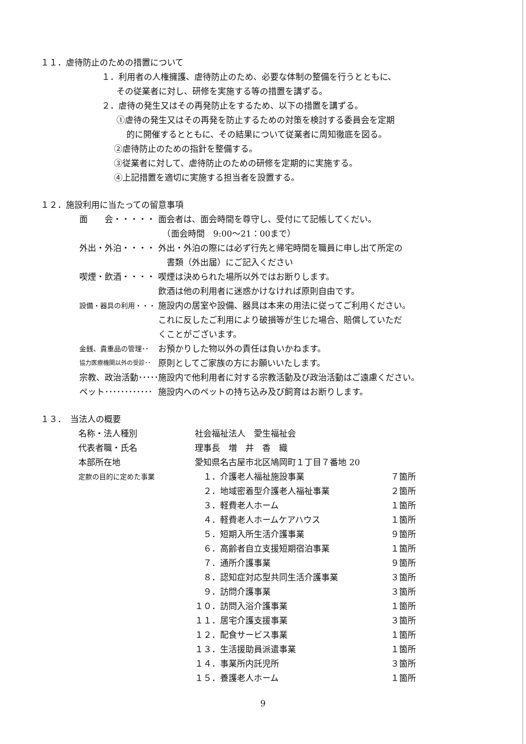１１．虐待防止のための措置について
１．利用者の人権擁護、虐待防止のため、必要な体制の整備を行うとともに、
その従業者に対し、研修を実施する等の措置を講ずる。
２．虐待の発生又はその再発防止をするため、以下の措置を講ずる。
①虐待の発生又はその再発を防止するための対策を検討する委員会を定期
的に開催するとともに、その結果について従業者に周知徹底を図る。
②虐待防止のための指針を整備する。
③従業者に対して、虐待防止のための研修を定期的に実施する。
④上記措置を適切に実施する担当者を設置する。
１２．施設利用に当たっての留意事項
| 面 会・・・・・ | 面会者は、面会時間を尊守し、受付にて記帳してくだい。 （面会時間 9:00～21：00まで） |
| 外出・外泊・・・・ | 外出・外泊の際には必ず行先と帰宅時間を職員に申し出て所定の 書類（外出届）にご記入ください |
| 喫煙・飲酒・・・・ | 喫煙は決められた場所以外ではお断りします。 飲酒は他の利用者に迷惑かけなければ原則自由です。 |
| 設備・器具の利用・・・ | 施設内の居室や設備、器具は本来の用法に従ってご利用ください。 これに反したご利用により破損等が生じた場合、賠償していただ くことがございます。 |
| 金銭、貴重品の管理･･ | お預かりした物以外の責任は負いかねます。 |
| 協力医療機関以外の受診･･ | 原則としてご家族の方にお願いいたします。 |
| 宗教、政治活動･････ | 施設内で他利用者に対する宗教活動及び政治活動はご遠慮ください。 |
| ペット････････････ | 施設内へのペットの持ち込み及び飼育はお断りします。 |
１３．　当法人の概要
| 名称・法人種別 | 社会福祉法人 愛生福祉会 | |
| 代表者職・氏名 | 理事長 増 井 香 織 | |
| 本部所在地 | 愛知県名古屋市北区鳩岡町１丁目７番地 20 | |
| 定款の目的に定めた事業 | １．介護老人福祉施設事業 | ７箇所 |
| | ２．地域密着型介護老人福祉事業 | ２箇所 |
| | ３．軽費老人ホーム | １箇所 |
| | ４．軽費老人ホームケアハウス | １箇所 |
| | ５．短期入所生活介護事業 | ９箇所 |
| | ６．高齢者自立支援短期宿泊事業 | １箇所 |
| | ７．通所介護事業 | ９箇所 |
| | ８．認知症対応型共同生活介護事業 | ３箇所 |
| | ９．訪問介護事業 | ３箇所 |
| | １０．訪問入浴介護事業 | １箇所 |
| | １１．居宅介護支援事業 | ３箇所 |
| | １２．配食サービス事業 | １箇所 |
| | １３．生活援助員派遣事業 | １箇所 |
| | １４．事業所内託児所 | ３箇所 |
| | １５．養護老人ホーム | １箇所 |
9